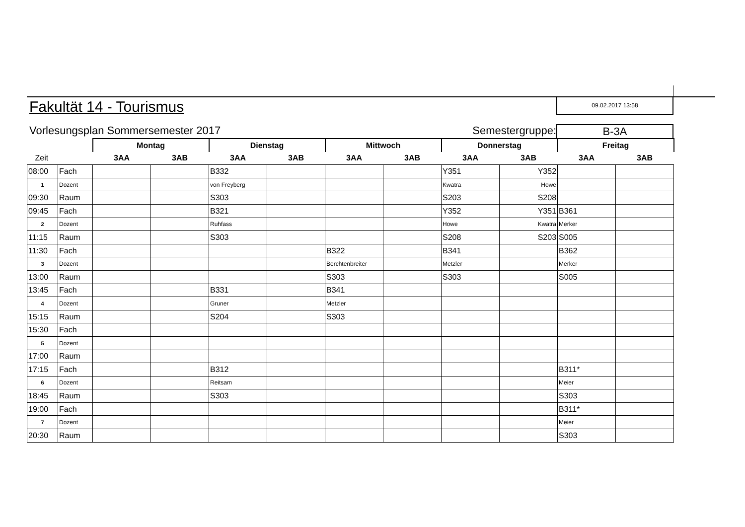Fakultät 14 - Tourismus
09.02.2017 13:58
Vorlesungsplan Sommersemester 2017 Semestergruppe: B-3A
| | | Montag | | Dienstag | | Mittwoch | | Donnerstag | | Freitag | |
| --- | --- | --- | --- | --- | --- | --- | --- | --- | --- | --- | --- |
| Zeit | | 3AA | 3AB | 3AA | 3AB | 3AA | 3AB | 3AA | 3AB | 3AA | 3AB |
| 08:00 | Fach | | | B332 | | | | Y351 | Y352 | | |
| 1 | Dozent | | | von Freyberg | | | | Kwatra | Howe | | |
| 09:30 | Raum | | | S303 | | | | S203 | S208 | | |
| 09:45 | Fach | | | B321 | | | | Y352 | Y351 | B361 | |
| 2 | Dozent | | | Ruhfass | | | | Howe | Kwatra | Merker | |
| 11:15 | Raum | | | S303 | | | | S208 | S203 | S005 | |
| 11:30 | Fach | | | | | B322 | | B341 | | B362 | |
| 3 | Dozent | | | | | Berchtenbreiter | | Metzler | | Merker | |
| 13:00 | Raum | | | | | S303 | | S303 | | S005 | |
| 13:45 | Fach | | | B331 | | B341 | | | | | |
| 4 | Dozent | | | Gruner | | Metzler | | | | | |
| 15:15 | Raum | | | S204 | | S303 | | | | | |
| 15:30 | Fach | | | | | | | | | | |
| 5 | Dozent | | | | | | | | | | |
| 17:00 | Raum | | | | | | | | | | |
| 17:15 | Fach | | | B312 | | | | | | B311* | |
| 6 | Dozent | | | Reitsam | | | | | | Meier | |
| 18:45 | Raum | | | S303 | | | | | | S303 | |
| 19:00 | Fach | | | | | | | | | B311* | |
| 7 | Dozent | | | | | | | | | Meier | |
| 20:30 | Raum | | | | | | | | | S303 | |